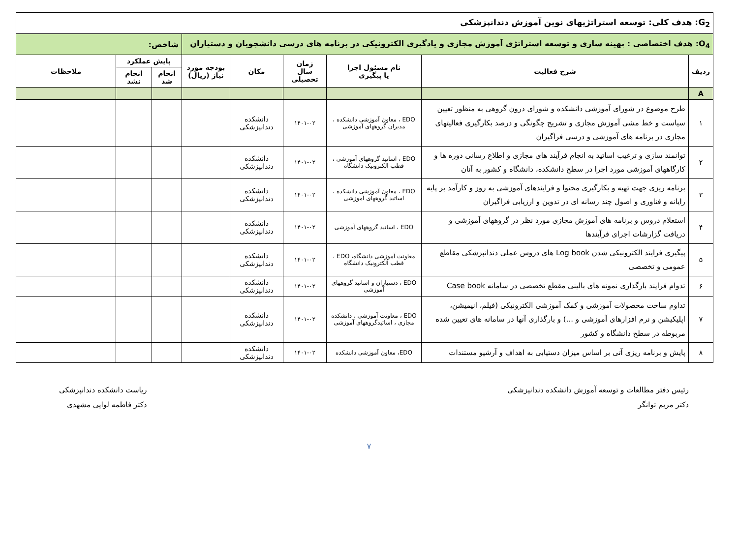| G<sub>2</sub>: هدف کلی: توسعه استراتژیهای نوین آموزش دندانپزشکی | | | | | | | | |
| O<sub>4</sub>: هدف اختصاصی : بهینه سازی و توسعه استراتژی آموزش مجازی و یادگیری الکترونیکی در برنامه های درسی دانشجویان و دستیاران | | | | | | شاخص: | | |
| ردیف | شرح فعالیت | نام مسئول اجرا یا پیگیری | زمان سال تحصیلی | مکان | بودجه مورد نیاز (ریال) | پایش عملکرد | | ملاحظات |
| | | | | | | انجام شد | انجام نشد | |
| A | | | | | | | | |
| ۱ | طرح موضوع در شورای آموزشی دانشکده و شورای درون گروهی به منظور تعیین سیاست و خط مشی آموزش مجازی و تشریح چگونگی و درصد بکارگیری فعالیتهای مجازی در برنامه های آموزشی و درسی فراگیران | EDO ، معاون آموزشی دانشکده ، مدیران گروههای آموزشی | ۱۴۰۱-۰۲ | دانشکده دندانپزشکی | | | | |
| ۲ | توانمند سازی و ترغیب اساتید به انجام فرآیند های مجازی و اطلاع رسانی دوره ها و کارگاههای آموزشی مورد اجرا در سطح دانشکده، دانشگاه و کشور به آنان | EDO ، اساتید گروههای آموزشی ، قطب الکترونیک دانشگاه | ۱۴۰۱-۰۲ | دانشکده دندانپزشکی | | | | |
| ۳ | برنامه ریزی جهت تهیه و بکارگیری محتوا و فرایندهای آموزشی به روز و کارآمد بر پایه رایانه و فناوری و اصول چند رسانه ای در تدوین و ارزیابی فراگیران | EDO ، معاون آموزشی دانشکده ، اساتید گروههای آموزشی | ۱۴۰۱-۰۲ | دانشکده دندانپزشکی | | | | |
| ۴ | استعلام دروس و برنامه های آموزش مجازی مورد نظر در گروههای آموزشی و دریافت گزارشات اجرای فرآیندها | EDO ، اساتید گروههای آموزشی | ۱۴۰۱-۰۲ | دانشکده دندانپزشکی | | | | |
| ۵ | پیگیری فرایند الکترونیکی شدن Log book های دروس عملی دندانپزشکی مقاطع عمومی و تخصصی | معاونت آموزشی دانشگاه، EDO ، قطب الکترونیک دانشگاه | ۱۴۰۱-۰۲ | دانشکده دندانپزشکی | | | | |
| ۶ | تدوام فرایند بارگذاری نمونه های بالینی مقطع تخصصی در سامانه Case book | EDO ، دستیاران و اساتید گروههای آموزشی | ۱۴۰۱-۰۲ | دانشکده دندانپزشکی | | | | |
| ۷ | تداوم ساخت محصولات آموزشی و کمک آموزشی الکترونیکی (فیلم، انیمیشن، اپلیکیشن و نرم افزارهای آموزشی و ...) و بارگذاری آنها در سامانه های تعیین شده مربوطه در سطح دانشگاه و کشور | EDO ، معاونت آموزشی ، دانشکده مجازی ، اساتیدگروههای آموزشی | ۱۴۰۱-۰۲ | دانشکده دندانپزشکی | | | | |
| ۸ | پایش و برنامه ریزی آتی بر اساس میزان دستیابی به اهداف و آرشیو مستندات | EDO، معاون آموزشی دانشکده | ۱۴۰۱-۰۲ | دانشکده دندانپزشکی | | | | |
رئیس دفتر مطالعات و توسعه آموزش دانشکده دندانپزشکی
دکتر مریم توانگر
ریاست دانشکده دندانپزشکی
دکتر فاطمه لوایی مشهدی
۷